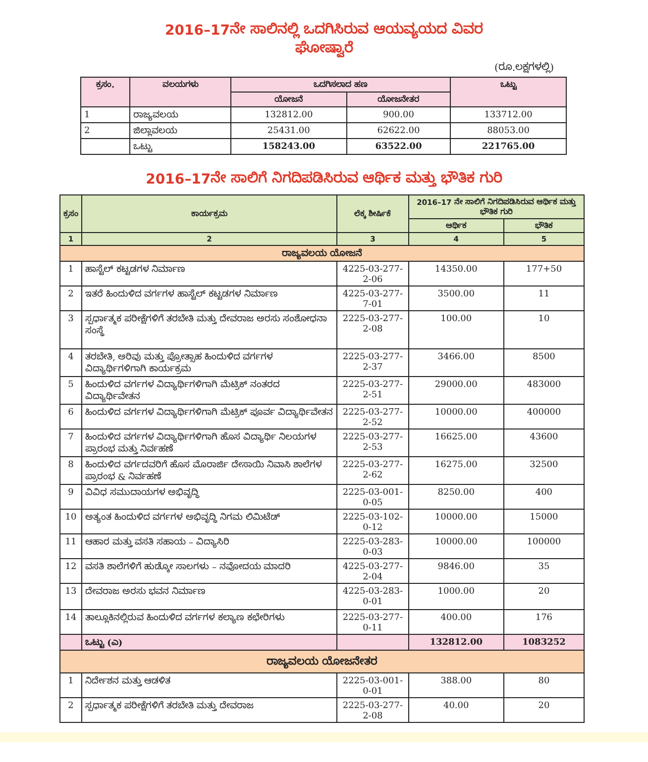2016–17ನೇ ಸಾಲಿನಲ್ಲಿ ಒದಗಿಸಿರುವ ಆಯವ್ಯಯದ ವಿವರ
ಘೋಷ್ವಾರೆ
(ರೂ.ಲಕ್ಷಗಳಲ್ಲಿ)
| ಕ್ರಸಂ. | ವಲಯಗಳು | ಒದಗಿಸಲಾದ ಹಣ | | ಒಟ್ಟು |
| --- | --- | --- | --- | --- |
| | | ಯೋಜನೆ | ಯೋಜನೇತರ | |
| 1 | ರಾಜ್ಯವಲಯ | 132812.00 | 900.00 | 133712.00 |
| 2 | ಜಿಲ್ಲಾವಲಯ | 25431.00 | 62622.00 | 88053.00 |
| | ಒಟ್ಟು | 158243.00 | 63522.00 | 221765.00 |
2016–17ನೇ ಸಾಲಿಗೆ ನಿಗದಿಪಡಿಸಿರುವ ಆರ್ಥಿಕ ಮತ್ತು ಭೌತಿಕ ಗುರಿ
| ಕ್ರಸಂ | ಕಾರ್ಯಕ್ರಮ | ಲೆಕ್ಕ ಶೀರ್ಷಿಕೆ | 2016–17 ನೇ ಸಾಲಿಗೆ ನಿಗದಿಪಡಿಸಿರುವ ಆರ್ಥಿಕ ಮತ್ತು ಭೌತಿಕ ಗುರಿ | |
| --- | --- | --- | --- | --- |
| | | | ಆರ್ಥಿಕ | ಭೌತಿಕ |
| 1 | 2 | 3 | 4 | 5 |
| ರಾಜ್ಯವಲಯ ಯೋಜನೆ | | | | |
| 1 | ಹಾಸ್ಟೆಲ್ ಕಟ್ಟಡಗಳ ನಿರ್ಮಾಣ | 4225-03-277-2-06 | 14350.00 | 177+50 |
| 2 | ಇತರೆ ಹಿಂದುಳಿದ ವರ್ಗಗಳ ಹಾಸ್ಟೆಲ್ ಕಟ್ಟಡಗಳ ನಿರ್ಮಾಣ | 4225-03-277-7-01 | 3500.00 | 11 |
| 3 | ಸ್ಪರ್ಧಾತ್ಮಕ ಪರೀಕ್ಷೆಗಳಿಗೆ ತರಬೇತಿ ಮತ್ತು ದೇವರಾಜ ಅರಸು ಸಂಶೋಧನಾ ಸಂಸ್ಥೆ | 2225-03-277-2-08 | 100.00 | 10 |
| 4 | ತರಬೇತಿ, ಅರಿವು ಮತ್ತು ಪ್ರೋತ್ಸಾಹ ಹಿಂದುಳಿದ ವರ್ಗಗಳ ವಿದ್ಯಾರ್ಥಿಗಳಿಗಾಗಿ ಕಾರ್ಯಕ್ರಮ | 2225-03-277-2-37 | 3466.00 | 8500 |
| 5 | ಹಿಂದುಳಿದ ವರ್ಗಗಳ ವಿದ್ಯಾರ್ಥಿಗಳಿಗಾಗಿ ಮೆಟ್ರಿಕ್ ನಂತರದ ವಿದ್ಯಾರ್ಥಿವೇತನ | 2225-03-277-2-51 | 29000.00 | 483000 |
| 6 | ಹಿಂದುಳಿದ ವರ್ಗಗಳ ವಿದ್ಯಾರ್ಥಿಗಳಿಗಾಗಿ ಮೆಟ್ರಿಕ್ ಪೂರ್ವ ವಿದ್ಯಾರ್ಥಿವೇತನ | 2225-03-277-2-52 | 10000.00 | 400000 |
| 7 | ಹಿಂದುಳಿದ ವರ್ಗಗಳ ವಿದ್ಯಾರ್ಥಿಗಳಿಗಾಗಿ ಹೊಸ ವಿದ್ಯಾರ್ಥಿ ನಿಲಯಗಳ ಪ್ರಾರಂಭ ಮತ್ತು ನಿರ್ವಹಣೆ | 2225-03-277-2-53 | 16625.00 | 43600 |
| 8 | ಹಿಂದುಳಿದ ವರ್ಗದವರಿಗೆ ಹೊಸ ಮೊರಾರ್ಜಿ ದೇಸಾಯಿ ನಿವಾಸಿ ಶಾಲೆಗಳ ಪ್ರಾರಂಭ & ನಿರ್ವಹಣೆ | 2225-03-277-2-62 | 16275.00 | 32500 |
| 9 | ವಿವಿಧ ಸಮುದಾಯಗಳ ಅಭಿವೃದ್ಧಿ | 2225-03-001-0-05 | 8250.00 | 400 |
| 10 | ಅತ್ಯಂತ ಹಿಂದುಳಿದ ವರ್ಗಗಳ ಅಭಿವೃದ್ಧಿ ನಿಗಮ ಲಿಮಿಟೆಡ್ | 2225-03-102-0-12 | 10000.00 | 15000 |
| 11 | ಆಹಾರ ಮತ್ತು ವಸತಿ ಸಹಾಯ – ವಿದ್ಯಾಸಿರಿ | 2225-03-283-0-03 | 10000.00 | 100000 |
| 12 | ವಸತಿ ಶಾಲೆಗಳಿಗೆ ಹುಡ್ಕೋ ಸಾಲಗಳು – ನವೋದಯ ಮಾದರಿ | 4225-03-277-2-04 | 9846.00 | 35 |
| 13 | ದೇವರಾಜ ಅರಸು ಭವನ ನಿರ್ಮಾಣ | 4225-03-283-0-01 | 1000.00 | 20 |
| 14 | ತಾಲ್ಲೂಕಿನಲ್ಲಿರುವ ಹಿಂದುಳಿದ ವರ್ಗಗಳ ಕಲ್ಯಾಣ ಕಛೇರಿಗಳು | 2225-03-277-0-11 | 400.00 | 176 |
| | ಒಟ್ಟು (ಎ) | | 132812.00 | 1083252 |
| ರಾಜ್ಯವಲಯ ಯೋಜನೇತರ | | | | |
| 1 | ನಿರ್ದೇಶನ ಮತ್ತು ಆಡಳಿತ | 2225-03-001-0-01 | 388.00 | 80 |
| 2 | ಸ್ಪರ್ಧಾತ್ಮಕ ಪರೀಕ್ಷೆಗಳಿಗೆ ತರಬೇತಿ ಮತ್ತು ದೇವರಾಜ | 2225-03-277-2-08 | 40.00 | 20 |